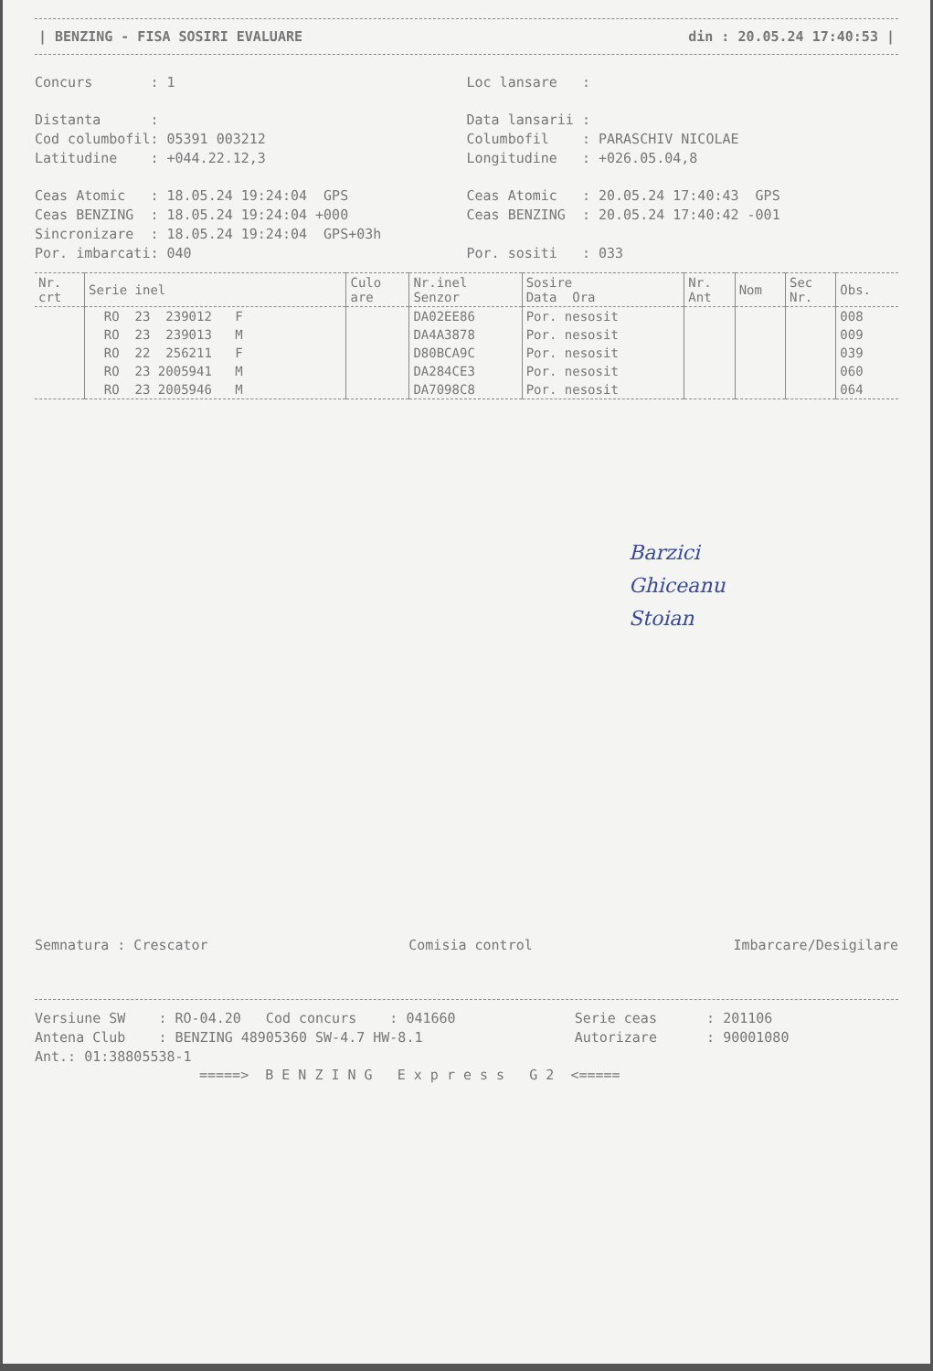| BENZING - FISA SOSIRI EVALUARE din : 20.05.24 17:40:53 |
Concurs : 1
Loc lansare :
Distanta :
Data lansarii :
Cod columbofil: 05391 003212
Columbofil : PARASCHIV NICOLAE
Latitudine : +044.22.12,3
Longitudine : +026.05.04,8
Ceas Atomic : 18.05.24 19:24:04 GPS
Ceas Atomic : 20.05.24 17:40:43 GPS
Ceas BENZING : 18.05.24 19:24:04 +000
Ceas BENZING : 20.05.24 17:40:42 -001
Sincronizare : 18.05.24 19:24:04 GPS+03h
Por. imbarcati: 040
Por. sositi : 033
| Nr. crt | Serie inel | Culo are | Nr.inel Senzor | Sosire Data Ora | Nr. Ant | Nom | Sec Nr. | Obs. |
| --- | --- | --- | --- | --- | --- | --- | --- | --- |
| | RO 23 239012 F | | DA02EE86 | Por. nesosit | | | | 008 |
| | RO 23 239013 M | | DA4A3878 | Por. nesosit | | | | 009 |
| | RO 22 256211 F | | D80BCA9C | Por. nesosit | | | | 039 |
| | RO 23 2005941 M | | DA284CE3 | Por. nesosit | | | | 060 |
| | RO 23 2005946 M | | DA7098C8 | Por. nesosit | | | | 064 |
Barzici
Ghiceanu
Stoian
Semnatura : Crescator Comisia control Imbarcare/Desigilare
Versiune SW : RO-04.20 Cod concurs : 041660
Serie ceas : 201106
Antena Club : BENZING 48905360 SW-4.7 HW-8.1
Autorizare : 90001080
Ant.: 01:38805538-1
=====> B E N Z I N G E x p r e s s G 2 <=====